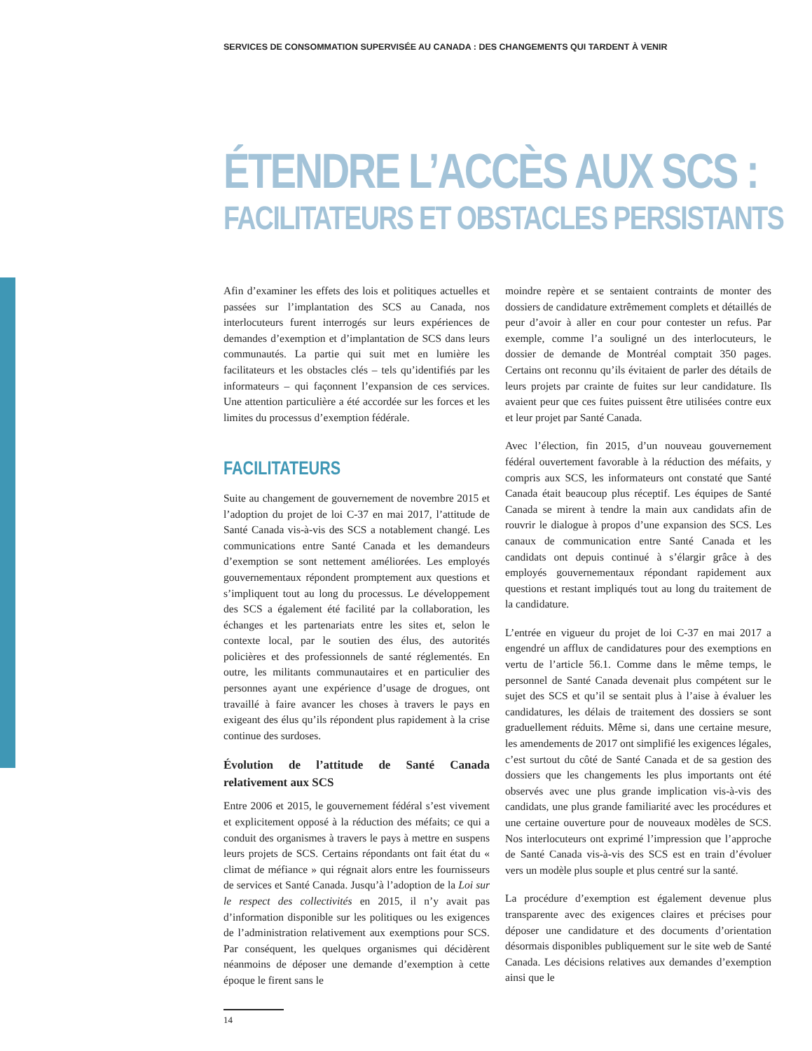SERVICES DE CONSOMMATION SUPERVISÉE AU CANADA : DES CHANGEMENTS QUI TARDENT À VENIR
ÉTENDRE L’ACCÈS AUX SCS :
FACILITATEURS ET OBSTACLES PERSISTANTS
Afin d’examiner les effets des lois et politiques actuelles et passées sur l’implantation des SCS au Canada, nos interlocuteurs furent interrogés sur leurs expériences de demandes d’exemption et d’implantation de SCS dans leurs communautés. La partie qui suit met en lumière les facilitateurs et les obstacles clés – tels qu’identifiés par les informateurs – qui façonnent l’expansion de ces services. Une attention particulière a été accordée sur les forces et les limites du processus d’exemption fédérale.
FACILITATEURS
Suite au changement de gouvernement de novembre 2015 et l’adoption du projet de loi C-37 en mai 2017, l’attitude de Santé Canada vis-à-vis des SCS a notablement changé. Les communications entre Santé Canada et les demandeurs d’exemption se sont nettement améliorées. Les employés gouvernementaux répondent promptement aux questions et s’impliquent tout au long du processus. Le développement des SCS a également été facilité par la collaboration, les échanges et les partenariats entre les sites et, selon le contexte local, par le soutien des élus, des autorités policières et des professionnels de santé réglementés. En outre, les militants communautaires et en particulier des personnes ayant une expérience d’usage de drogues, ont travaillé à faire avancer les choses à travers le pays en exigeant des élus qu’ils répondent plus rapidement à la crise continue des surdoses.
Évolution de l’attitude de Santé Canada relativement aux SCS
Entre 2006 et 2015, le gouvernement fédéral s’est vivement et explicitement opposé à la réduction des méfaits; ce qui a conduit des organismes à travers le pays à mettre en suspens leurs projets de SCS. Certains répondants ont fait état du « climat de méfiance » qui régnait alors entre les fournisseurs de services et Santé Canada. Jusqu’à l’adoption de la Loi sur le respect des collectivités en 2015, il n’y avait pas d’information disponible sur les politiques ou les exigences de l’administration relativement aux exemptions pour SCS. Par conséquent, les quelques organismes qui décidèrent néanmoins de déposer une demande d’exemption à cette époque le firent sans le
moindre repère et se sentaient contraints de monter des dossiers de candidature extrêmement complets et détaillés de peur d’avoir à aller en cour pour contester un refus. Par exemple, comme l’a souligné un des interlocuteurs, le dossier de demande de Montréal comptait 350 pages. Certains ont reconnu qu’ils évitaient de parler des détails de leurs projets par crainte de fuites sur leur candidature. Ils avaient peur que ces fuites puissent être utilisées contre eux et leur projet par Santé Canada.
Avec l’élection, fin 2015, d’un nouveau gouvernement fédéral ouvertement favorable à la réduction des méfaits, y compris aux SCS, les informateurs ont constaté que Santé Canada était beaucoup plus réceptif. Les équipes de Santé Canada se mirent à tendre la main aux candidats afin de rouvrir le dialogue à propos d’une expansion des SCS. Les canaux de communication entre Santé Canada et les candidats ont depuis continué à s’élargir grâce à des employés gouvernementaux répondant rapidement aux questions et restant impliqués tout au long du traitement de la candidature.
L’entrée en vigueur du projet de loi C-37 en mai 2017 a engendré un afflux de candidatures pour des exemptions en vertu de l’article 56.1. Comme dans le même temps, le personnel de Santé Canada devenait plus compétent sur le sujet des SCS et qu’il se sentait plus à l’aise à évaluer les candidatures, les délais de traitement des dossiers se sont graduellement réduits. Même si, dans une certaine mesure, les amendements de 2017 ont simplifié les exigences légales, c’est surtout du côté de Santé Canada et de sa gestion des dossiers que les changements les plus importants ont été observés avec une plus grande implication vis-à-vis des candidats, une plus grande familiarité avec les procédures et une certaine ouverture pour de nouveaux modèles de SCS. Nos interlocuteurs ont exprimé l’impression que l’approche de Santé Canada vis-à-vis des SCS est en train d’évoluer vers un modèle plus souple et plus centré sur la santé.
La procédure d’exemption est également devenue plus transparente avec des exigences claires et précises pour déposer une candidature et des documents d’orientation désormais disponibles publiquement sur le site web de Santé Canada. Les décisions relatives aux demandes d’exemption ainsi que le
14